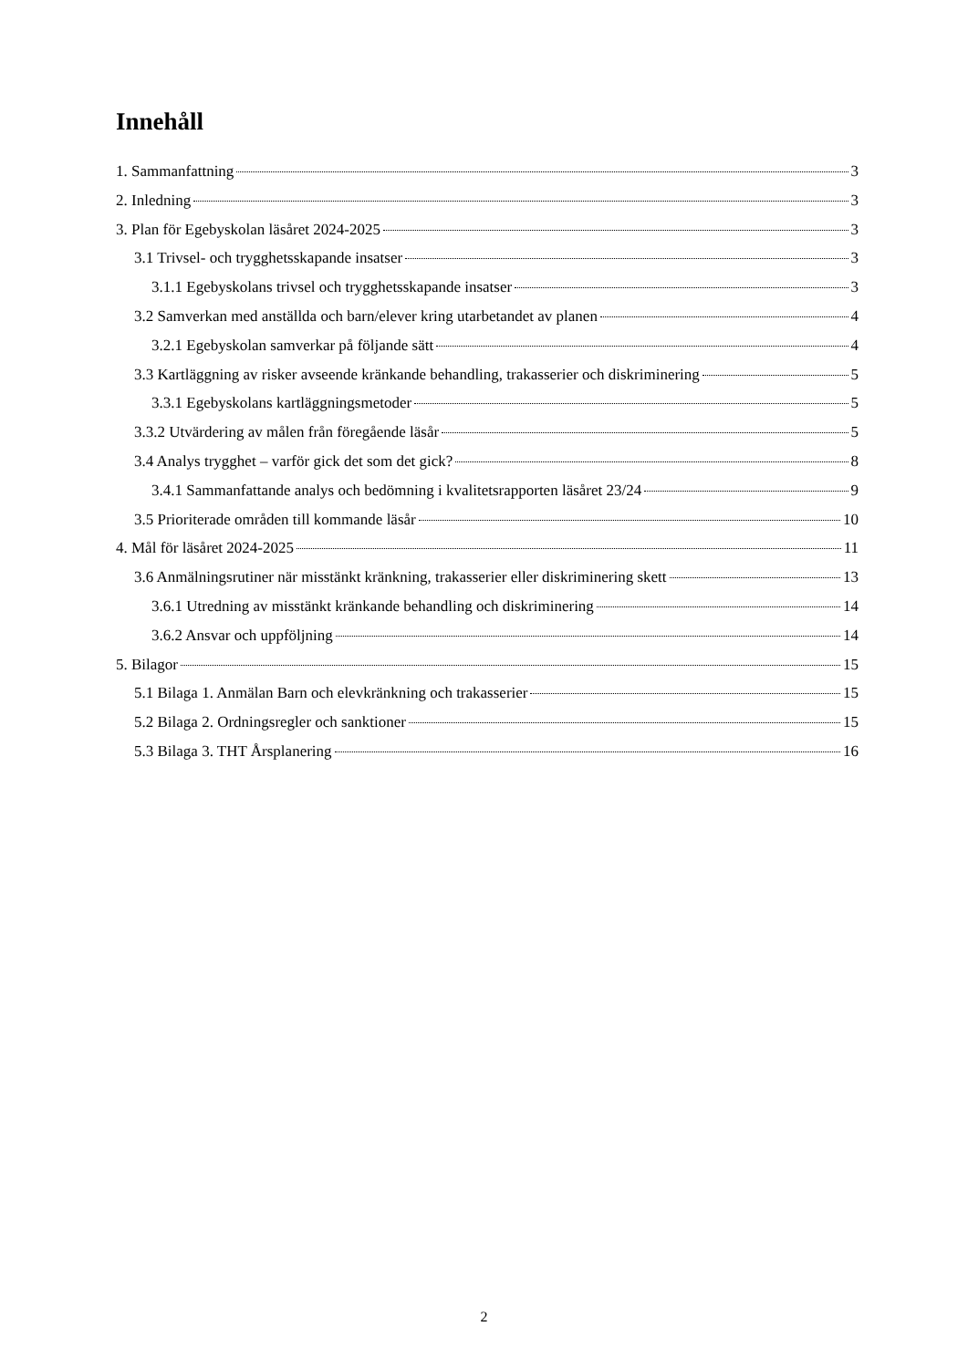Innehåll
1. Sammanfattning 3
2. Inledning 3
3. Plan för Egebyskolan läsåret 2024-2025 3
3.1 Trivsel- och trygghetsskapande insatser 3
3.1.1 Egebyskolans trivsel och trygghetsskapande insatser 3
3.2 Samverkan med anställda och barn/elever kring utarbetandet av planen 4
3.2.1 Egebyskolan samverkar på följande sätt 4
3.3 Kartläggning av risker avseende kränkande behandling, trakasserier och diskriminering 5
3.3.1 Egebyskolans kartläggningsmetoder 5
3.3.2 Utvärdering av målen från föregående läsår 5
3.4 Analys trygghet – varför gick det som det gick? 8
3.4.1 Sammanfattande analys och bedömning i kvalitetsrapporten läsåret 23/24 9
3.5 Prioriterade områden till kommande läsår 10
4. Mål för läsåret 2024-2025 11
3.6 Anmälningsrutiner när misstänkt kränkning, trakasserier eller diskriminering skett 13
3.6.1 Utredning av misstänkt kränkande behandling och diskriminering 14
3.6.2 Ansvar och uppföljning 14
5. Bilagor 15
5.1 Bilaga 1. Anmälan Barn och elevkränkning och trakasserier 15
5.2 Bilaga 2. Ordningsregler och sanktioner 15
5.3 Bilaga 3. THT Årsplanering 16
2